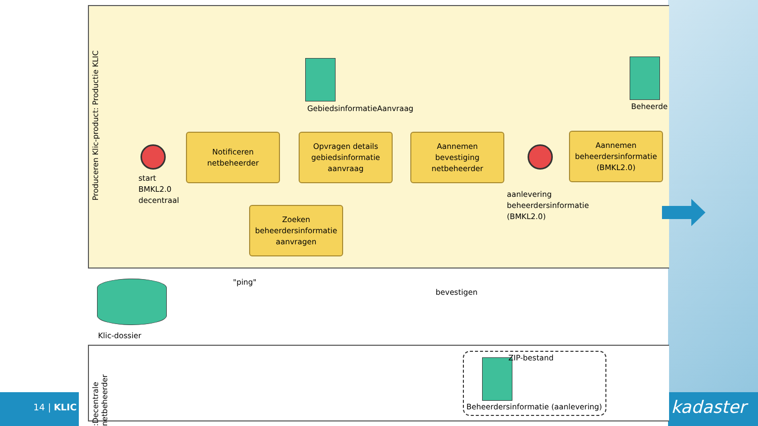14 | KLIC kadaster
Produceren Klic-product: Productie KLIC
:Decentrale netbeheerder
start
BMKL2.0
decentraal
Notificeren
netbeheerder
GebiedsinformatieAanvraag
Opvragen details
gebiedsinformatie
aanvraag
Aannemen
bevestiging
netbeheerder
aanlevering
beheerdersinformatie
(BMKL2.0)
Beheerde
Aannemen
beheerdersinformatie
(BMKL2.0)
Zoeken
beheerdersinformatie
aanvragen
"ping"
bevestigen
Klic-dossier
ZIP-bestand
Beheerdersinformatie (aanlevering)